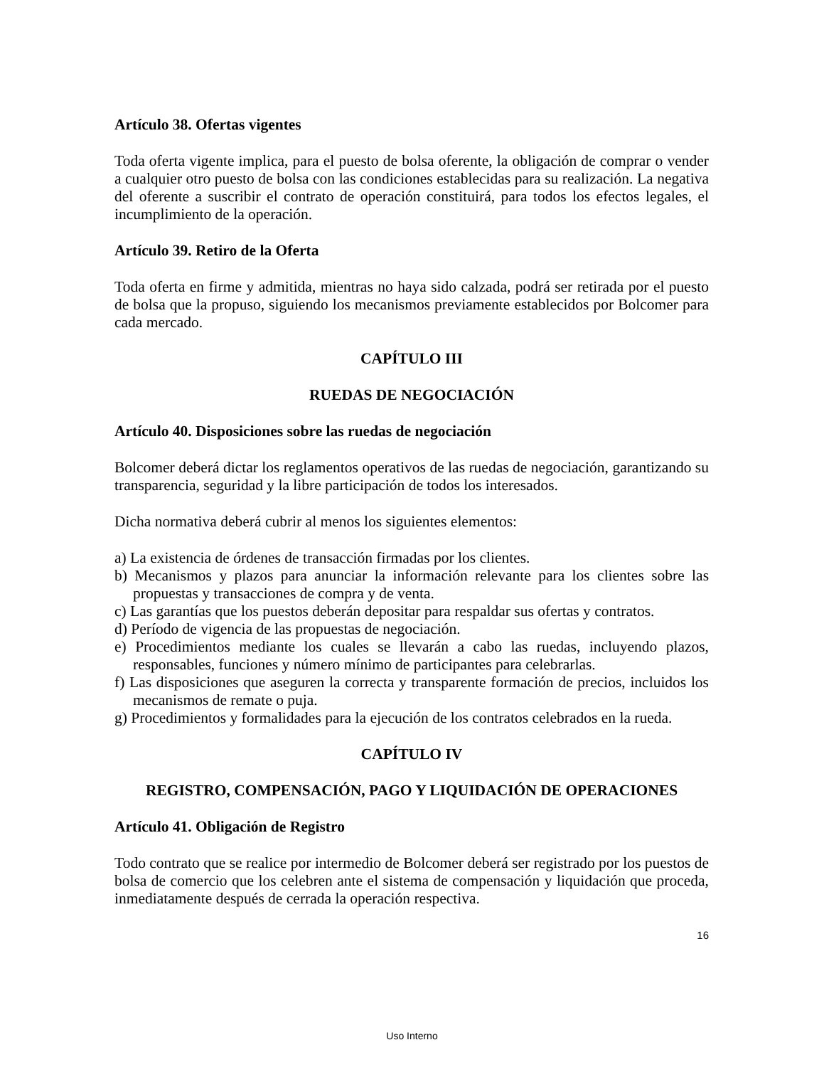Artículo 38. Ofertas vigentes
Toda oferta vigente implica, para el puesto de bolsa oferente, la obligación de comprar o vender a cualquier otro puesto de bolsa con las condiciones establecidas para su realización. La negativa del oferente a suscribir el contrato de operación constituirá, para todos los efectos legales, el incumplimiento de la operación.
Artículo 39. Retiro de la Oferta
Toda oferta en firme y admitida, mientras no haya sido calzada, podrá ser retirada por el puesto de bolsa que la propuso, siguiendo los mecanismos previamente establecidos por Bolcomer para cada mercado.
CAPÍTULO III
RUEDAS DE NEGOCIACIÓN
Artículo 40. Disposiciones sobre las ruedas de negociación
Bolcomer deberá dictar los reglamentos operativos de las ruedas de negociación, garantizando su transparencia, seguridad y la libre participación de todos los interesados.
Dicha normativa deberá cubrir al menos los siguientes elementos:
a) La existencia de órdenes de transacción firmadas por los clientes.
b) Mecanismos y plazos para anunciar la información relevante para los clientes sobre las propuestas y transacciones de compra y de venta.
c) Las garantías que los puestos deberán depositar para respaldar sus ofertas y contratos.
d) Período de vigencia de las propuestas de negociación.
e) Procedimientos mediante los cuales se llevarán a cabo las ruedas, incluyendo plazos, responsables, funciones y número mínimo de participantes para celebrarlas.
f) Las disposiciones que aseguren la correcta y transparente formación de precios, incluidos los mecanismos de remate o puja.
g) Procedimientos y formalidades para la ejecución de los contratos celebrados en la rueda.
CAPÍTULO IV
REGISTRO, COMPENSACIÓN, PAGO Y LIQUIDACIÓN DE OPERACIONES
Artículo 41. Obligación de Registro
Todo contrato que se realice por intermedio de Bolcomer deberá ser registrado por los puestos de bolsa de comercio que los celebren ante el sistema de compensación y liquidación que proceda, inmediatamente después de cerrada la operación respectiva.
16
Uso Interno